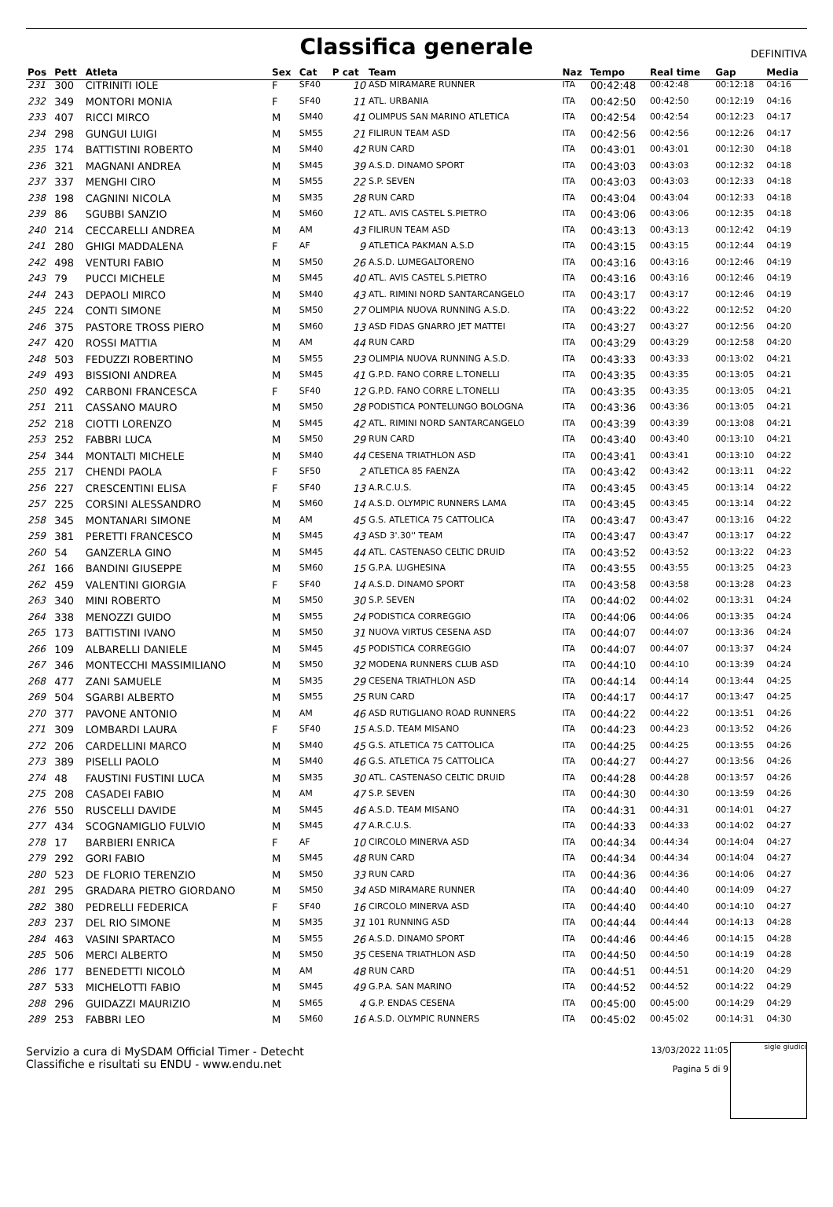Classifica generale
DEFINITIVA
| Pos | Pett | Atleta | Sex | Cat | P cat | Team | Naz | Tempo | Real time | Gap | Media |
| --- | --- | --- | --- | --- | --- | --- | --- | --- | --- | --- | --- |
| 231 | 300 | CITRINITI IOLE | F | SF40 | 10 | ASD MIRAMARE RUNNER | ITA | 00:42:48 | 00:42:48 | 00:12:18 | 04:16 |
| 232 | 349 | MONTORI MONIA | F | SF40 | 11 | ATL. URBANIA | ITA | 00:42:50 | 00:42:50 | 00:12:19 | 04:16 |
| 233 | 407 | RICCI MIRCO | M | SM40 | 41 | OLIMPUS SAN MARINO ATLETICA | ITA | 00:42:54 | 00:42:54 | 00:12:23 | 04:17 |
| 234 | 298 | GUNGUI LUIGI | M | SM55 | 21 | FILIRUN TEAM ASD | ITA | 00:42:56 | 00:42:56 | 00:12:26 | 04:17 |
| 235 | 174 | BATTISTINI ROBERTO | M | SM40 | 42 | RUN CARD | ITA | 00:43:01 | 00:43:01 | 00:12:30 | 04:18 |
| 236 | 321 | MAGNANI ANDREA | M | SM45 | 39 | A.S.D. DINAMO SPORT | ITA | 00:43:03 | 00:43:03 | 00:12:32 | 04:18 |
| 237 | 337 | MENGHI CIRO | M | SM55 | 22 | S.P. SEVEN | ITA | 00:43:03 | 00:43:03 | 00:12:33 | 04:18 |
| 238 | 198 | CAGNINI NICOLA | M | SM35 | 28 | RUN CARD | ITA | 00:43:04 | 00:43:04 | 00:12:33 | 04:18 |
| 239 | 86 | SGUBBI SANZIO | M | SM60 | 12 | ATL. AVIS CASTEL S.PIETRO | ITA | 00:43:06 | 00:43:06 | 00:12:35 | 04:18 |
| 240 | 214 | CECCARELLI ANDREA | M | AM | 43 | FILIRUN TEAM ASD | ITA | 00:43:13 | 00:43:13 | 00:12:42 | 04:19 |
| 241 | 280 | GHIGI MADDALENA | F | AF | 9 | ATLETICA PAKMAN A.S.D | ITA | 00:43:15 | 00:43:15 | 00:12:44 | 04:19 |
| 242 | 498 | VENTURI FABIO | M | SM50 | 26 | A.S.D. LUMEGALTORENO | ITA | 00:43:16 | 00:43:16 | 00:12:46 | 04:19 |
| 243 | 79 | PUCCI MICHELE | M | SM45 | 40 | ATL. AVIS CASTEL S.PIETRO | ITA | 00:43:16 | 00:43:16 | 00:12:46 | 04:19 |
| 244 | 243 | DEPAOLI MIRCO | M | SM40 | 43 | ATL. RIMINI NORD SANTARCANGELO | ITA | 00:43:17 | 00:43:17 | 00:12:46 | 04:19 |
| 245 | 224 | CONTI SIMONE | M | SM50 | 27 | OLIMPIA NUOVA RUNNING A.S.D. | ITA | 00:43:22 | 00:43:22 | 00:12:52 | 04:20 |
| 246 | 375 | PASTORE TROSS PIERO | M | SM60 | 13 | ASD FIDAS GNARRO JET MATTEI | ITA | 00:43:27 | 00:43:27 | 00:12:56 | 04:20 |
| 247 | 420 | ROSSI MATTIA | M | AM | 44 | RUN CARD | ITA | 00:43:29 | 00:43:29 | 00:12:58 | 04:20 |
| 248 | 503 | FEDUZZI ROBERTINO | M | SM55 | 23 | OLIMPIA NUOVA RUNNING A.S.D. | ITA | 00:43:33 | 00:43:33 | 00:13:02 | 04:21 |
| 249 | 493 | BISSIONI ANDREA | M | SM45 | 41 | G.P.D. FANO CORRE L.TONELLI | ITA | 00:43:35 | 00:43:35 | 00:13:05 | 04:21 |
| 250 | 492 | CARBONI FRANCESCA | F | SF40 | 12 | G.P.D. FANO CORRE L.TONELLI | ITA | 00:43:35 | 00:43:35 | 00:13:05 | 04:21 |
| 251 | 211 | CASSANO MAURO | M | SM50 | 28 | PODISTICA PONTELUNGO BOLOGNA | ITA | 00:43:36 | 00:43:36 | 00:13:05 | 04:21 |
| 252 | 218 | CIOTTI LORENZO | M | SM45 | 42 | ATL. RIMINI NORD SANTARCANGELO | ITA | 00:43:39 | 00:43:39 | 00:13:08 | 04:21 |
| 253 | 252 | FABBRI LUCA | M | SM50 | 29 | RUN CARD | ITA | 00:43:40 | 00:43:40 | 00:13:10 | 04:21 |
| 254 | 344 | MONTALTI MICHELE | M | SM40 | 44 | CESENA TRIATHLON ASD | ITA | 00:43:41 | 00:43:41 | 00:13:10 | 04:22 |
| 255 | 217 | CHENDI PAOLA | F | SF50 | 2 | ATLETICA 85 FAENZA | ITA | 00:43:42 | 00:43:42 | 00:13:11 | 04:22 |
| 256 | 227 | CRESCENTINI ELISA | F | SF40 | 13 | A.R.C.U.S. | ITA | 00:43:45 | 00:43:45 | 00:13:14 | 04:22 |
| 257 | 225 | CORSINI ALESSANDRO | M | SM60 | 14 | A.S.D. OLYMPIC RUNNERS LAMA | ITA | 00:43:45 | 00:43:45 | 00:13:14 | 04:22 |
| 258 | 345 | MONTANARI SIMONE | M | AM | 45 | G.S. ATLETICA 75 CATTOLICA | ITA | 00:43:47 | 00:43:47 | 00:13:16 | 04:22 |
| 259 | 381 | PERETTI FRANCESCO | M | SM45 | 43 | ASD 3'.30'' TEAM | ITA | 00:43:47 | 00:43:47 | 00:13:17 | 04:22 |
| 260 | 54 | GANZERLA GINO | M | SM45 | 44 | ATL. CASTENASO CELTIC DRUID | ITA | 00:43:52 | 00:43:52 | 00:13:22 | 04:23 |
| 261 | 166 | BANDINI GIUSEPPE | M | SM60 | 15 | G.P.A. LUGHESINA | ITA | 00:43:55 | 00:43:55 | 00:13:25 | 04:23 |
| 262 | 459 | VALENTINI GIORGIA | F | SF40 | 14 | A.S.D. DINAMO SPORT | ITA | 00:43:58 | 00:43:58 | 00:13:28 | 04:23 |
| 263 | 340 | MINI ROBERTO | M | SM50 | 30 | S.P. SEVEN | ITA | 00:44:02 | 00:44:02 | 00:13:31 | 04:24 |
| 264 | 338 | MENOZZI GUIDO | M | SM55 | 24 | PODISTICA CORREGGIO | ITA | 00:44:06 | 00:44:06 | 00:13:35 | 04:24 |
| 265 | 173 | BATTISTINI IVANO | M | SM50 | 31 | NUOVA VIRTUS CESENA ASD | ITA | 00:44:07 | 00:44:07 | 00:13:36 | 04:24 |
| 266 | 109 | ALBARELLI DANIELE | M | SM45 | 45 | PODISTICA CORREGGIO | ITA | 00:44:07 | 00:44:07 | 00:13:37 | 04:24 |
| 267 | 346 | MONTECCHI MASSIMILIANO | M | SM50 | 32 | MODENA RUNNERS CLUB ASD | ITA | 00:44:10 | 00:44:10 | 00:13:39 | 04:24 |
| 268 | 477 | ZANI SAMUELE | M | SM35 | 29 | CESENA TRIATHLON ASD | ITA | 00:44:14 | 00:44:14 | 00:13:44 | 04:25 |
| 269 | 504 | SGARBI ALBERTO | M | SM55 | 25 | RUN CARD | ITA | 00:44:17 | 00:44:17 | 00:13:47 | 04:25 |
| 270 | 377 | PAVONE ANTONIO | M | AM | 46 | ASD RUTIGLIANO ROAD RUNNERS | ITA | 00:44:22 | 00:44:22 | 00:13:51 | 04:26 |
| 271 | 309 | LOMBARDI LAURA | F | SF40 | 15 | A.S.D. TEAM MISANO | ITA | 00:44:23 | 00:44:23 | 00:13:52 | 04:26 |
| 272 | 206 | CARDELLINI MARCO | M | SM40 | 45 | G.S. ATLETICA 75 CATTOLICA | ITA | 00:44:25 | 00:44:25 | 00:13:55 | 04:26 |
| 273 | 389 | PISELLI PAOLO | M | SM40 | 46 | G.S. ATLETICA 75 CATTOLICA | ITA | 00:44:27 | 00:44:27 | 00:13:56 | 04:26 |
| 274 | 48 | FAUSTINI FUSTINI LUCA | M | SM35 | 30 | ATL. CASTENASO CELTIC DRUID | ITA | 00:44:28 | 00:44:28 | 00:13:57 | 04:26 |
| 275 | 208 | CASADEI FABIO | M | AM | 47 | S.P. SEVEN | ITA | 00:44:30 | 00:44:30 | 00:13:59 | 04:26 |
| 276 | 550 | RUSCELLI DAVIDE | M | SM45 | 46 | A.S.D. TEAM MISANO | ITA | 00:44:31 | 00:44:31 | 00:14:01 | 04:27 |
| 277 | 434 | SCOGNAMIGLIO FULVIO | M | SM45 | 47 | A.R.C.U.S. | ITA | 00:44:33 | 00:44:33 | 00:14:02 | 04:27 |
| 278 | 17 | BARBIERI ENRICA | F | AF | 10 | CIRCOLO MINERVA ASD | ITA | 00:44:34 | 00:44:34 | 00:14:04 | 04:27 |
| 279 | 292 | GORI FABIO | M | SM45 | 48 | RUN CARD | ITA | 00:44:34 | 00:44:34 | 00:14:04 | 04:27 |
| 280 | 523 | DE FLORIO TERENZIO | M | SM50 | 33 | RUN CARD | ITA | 00:44:36 | 00:44:36 | 00:14:06 | 04:27 |
| 281 | 295 | GRADARA PIETRO GIORDANO | M | SM50 | 34 | ASD MIRAMARE RUNNER | ITA | 00:44:40 | 00:44:40 | 00:14:09 | 04:27 |
| 282 | 380 | PEDRELLI FEDERICA | F | SF40 | 16 | CIRCOLO MINERVA ASD | ITA | 00:44:40 | 00:44:40 | 00:14:10 | 04:27 |
| 283 | 237 | DEL RIO SIMONE | M | SM35 | 31 | 101 RUNNING ASD | ITA | 00:44:44 | 00:44:44 | 00:14:13 | 04:28 |
| 284 | 463 | VASINI SPARTACO | M | SM55 | 26 | A.S.D. DINAMO SPORT | ITA | 00:44:46 | 00:44:46 | 00:14:15 | 04:28 |
| 285 | 506 | MERCI ALBERTO | M | SM50 | 35 | CESENA TRIATHLON ASD | ITA | 00:44:50 | 00:44:50 | 00:14:19 | 04:28 |
| 286 | 177 | BENEDETTI NICOLÒ | M | AM | 48 | RUN CARD | ITA | 00:44:51 | 00:44:51 | 00:14:20 | 04:29 |
| 287 | 533 | MICHELOTTI FABIO | M | SM45 | 49 | G.P.A. SAN MARINO | ITA | 00:44:52 | 00:44:52 | 00:14:22 | 04:29 |
| 288 | 296 | GUIDAZZI MAURIZIO | M | SM65 | 4 | G.P. ENDAS CESENA | ITA | 00:45:00 | 00:45:00 | 00:14:29 | 04:29 |
| 289 | 253 | FABBRI LEO | M | SM60 | 16 | A.S.D. OLYMPIC RUNNERS | ITA | 00:45:02 | 00:45:02 | 00:14:31 | 04:30 |
Servizio a cura di MySDAM Official Timer - Detecht
Classifiche e risultati su ENDU - www.endu.net
13/03/2022 11:05
Pagina 5 di 9
sigle giudici